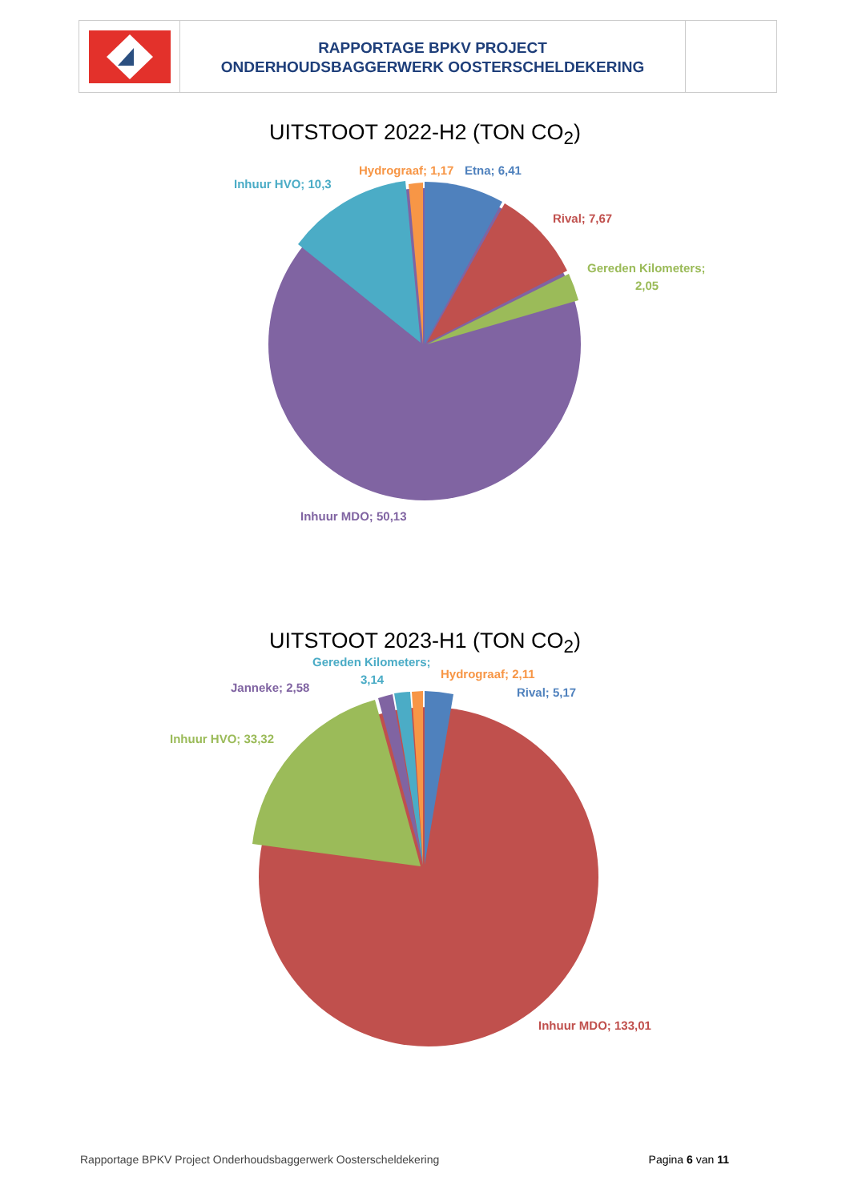RAPPORTAGE BPKV PROJECT
ONDERHOUDSBAGGERWERK OOSTERSCHELDEKERING
UITSTOOT 2022-H2 (TON CO<sub>2</sub>)
Inhuur HVO; 10,3
Hydrograaf; 1,17
Etna; 6,41
Rival; 7,67
Gereden Kilometers;
2,05
Inhuur MDO; 50,13
UITSTOOT 2023-H1 (TON CO<sub>2</sub>)
Gereden Kilometers;
3,14
Janneke; 2,58
Hydrograaf; 2,11
Rival; 5,17
Inhuur HVO; 33,32
Inhuur MDO; 133,01
Rapportage BPKV Project Onderhoudsbaggerwerk Oosterscheldekering Pagina 6 van 11